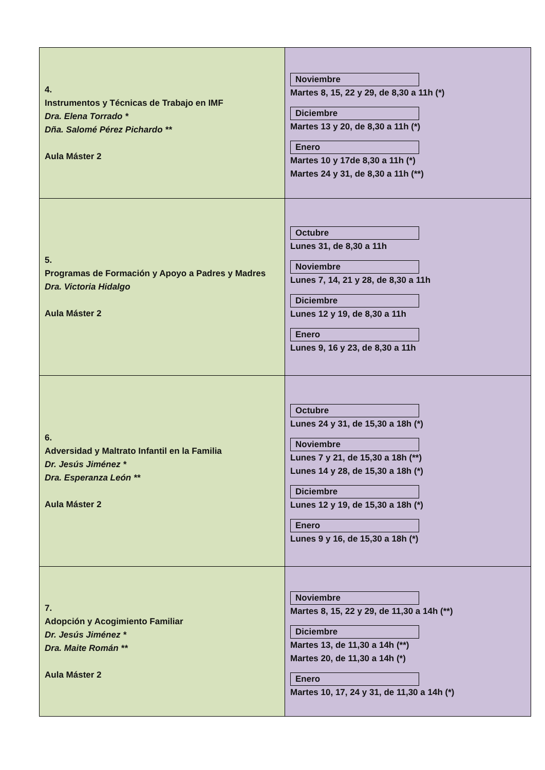| 4. Instrumentos y Técnicas de Trabajo en IMF Dra. Elena Torrado * Dña. Salomé Pérez Pichardo ** Aula Máster 2 | Noviembre Martes 8, 15, 22 y 29, de 8,30 a 11h (*) Diciembre Martes 13 y 20, de 8,30 a 11h (*) Enero Martes 10 y 17de 8,30 a 11h (*) Martes 24 y 31, de 8,30 a 11h (**) |
| 5. Programas de Formación y Apoyo a Padres y Madres Dra. Victoria Hidalgo Aula Máster 2 | Octubre Lunes 31, de 8,30 a 11h Noviembre Lunes 7, 14, 21 y 28, de 8,30 a 11h Diciembre Lunes 12 y 19, de 8,30 a 11h Enero Lunes 9, 16 y 23, de 8,30 a 11h |
| 6. Adversidad y Maltrato Infantil en la Familia Dr. Jesús Jiménez * Dra. Esperanza León ** Aula Máster 2 | Octubre Lunes 24 y 31, de 15,30 a 18h (*) Noviembre Lunes 7 y 21, de 15,30 a 18h (**) Lunes 14 y 28, de 15,30 a 18h (*) Diciembre Lunes 12 y 19, de 15,30 a 18h (*) Enero Lunes 9 y 16, de 15,30 a 18h (*) |
| 7. Adopción y Acogimiento Familiar Dr. Jesús Jiménez * Dra. Maite Román ** Aula Máster 2 | Noviembre Martes 8, 15, 22 y 29, de 11,30 a 14h (**) Diciembre Martes 13, de 11,30 a 14h (**) Martes 20, de 11,30 a 14h (*) Enero Martes 10, 17, 24 y 31, de 11,30 a 14h (*) |